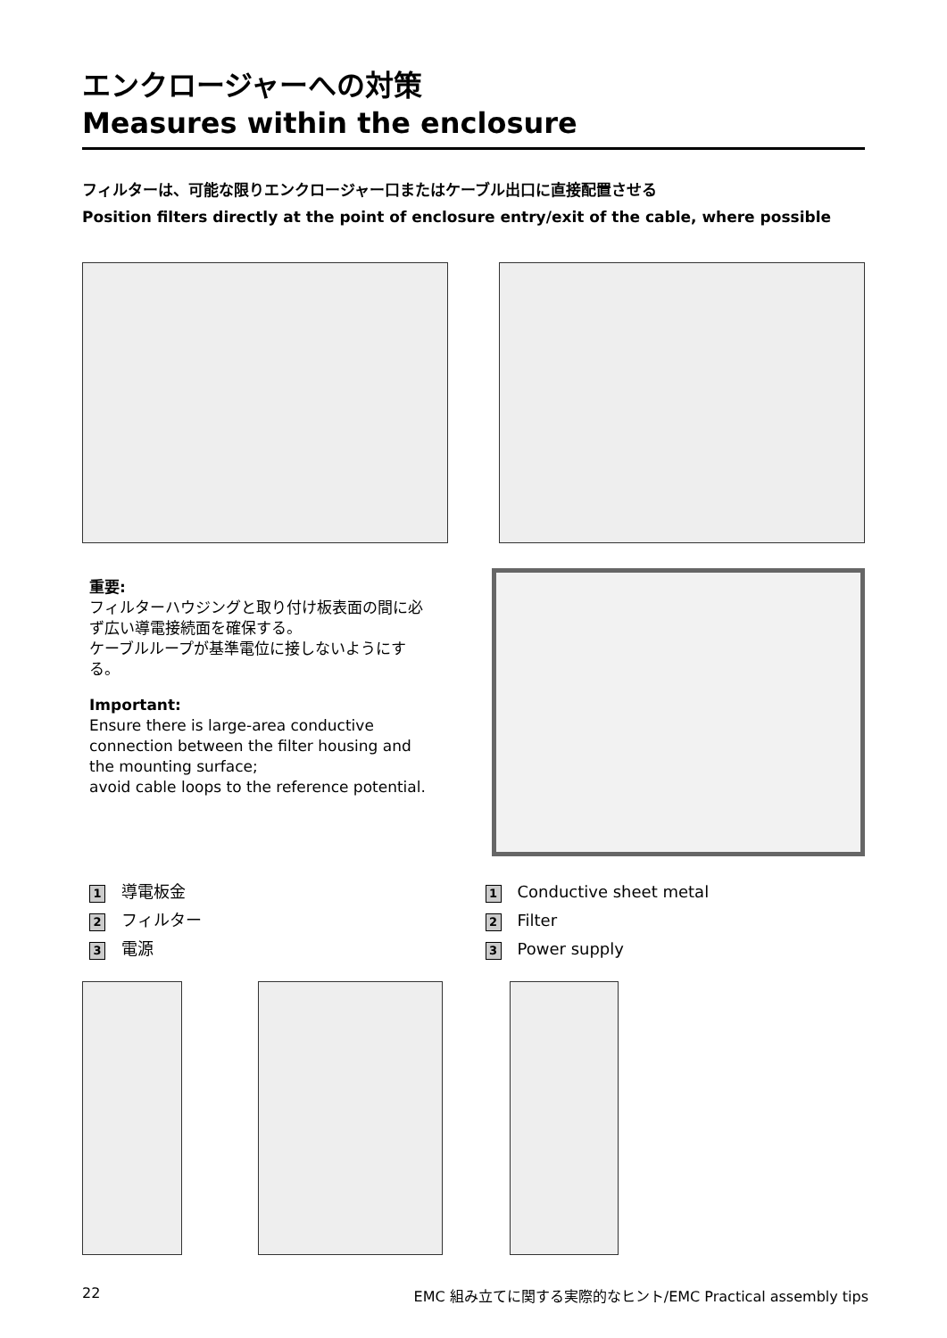エンクロージャーへの対策
Measures within the enclosure
フィルターは、可能な限りエンクロージャー口またはケーブル出口に直接配置させる
Position filters directly at the point of enclosure entry/exit of the cable, where possible
重要:
フィルターハウジングと取り付け板表面の間に必ず広い導電接続面を確保する。
ケーブルループが基準電位に接しないようにする。
Important:
Ensure there is large-area conductive connection between the filter housing and the mounting surface;
avoid cable loops to the reference potential.
1 導電板金
2 フィルター
3 電源
1 Conductive sheet metal
2 Filter
3 Power supply
22 EMC 組み立てに関する実際的なヒント/EMC Practical assembly tips